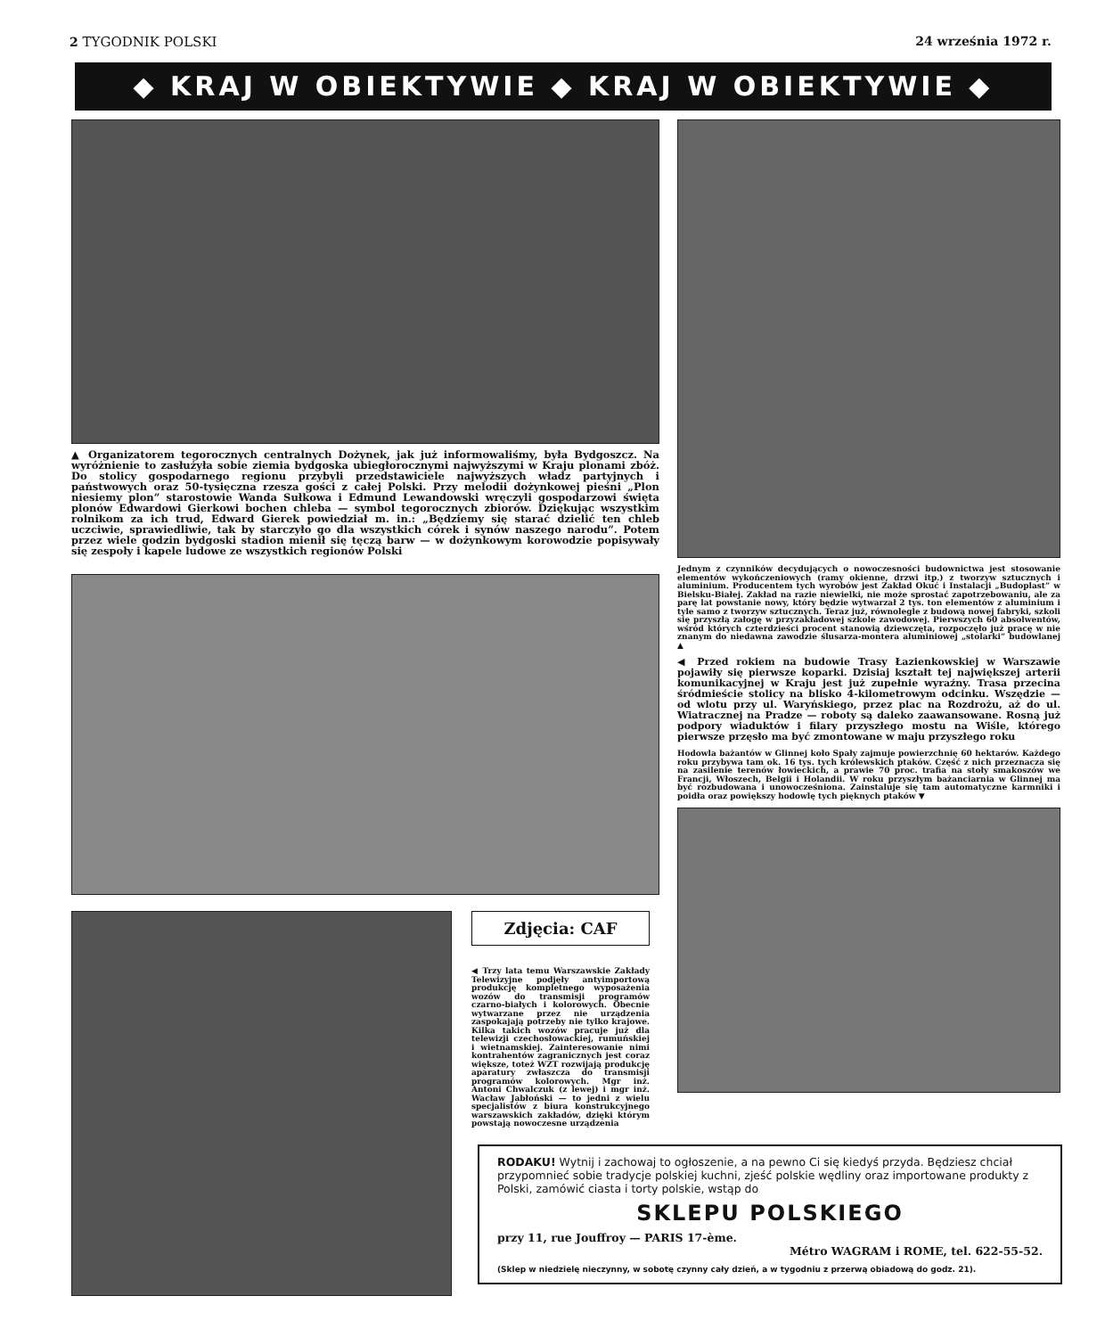2 TYGODNIK POLSKI 24 września 1972 r.
◆ KRAJ W OBIEKTYWIE ◆ KRAJ W OBIEKTYWIE ◆
▲ Organizatorem tegorocznych centralnych Dożynek, jak już informowaliśmy, była Bydgoszcz. Na wyróżnienie to zasłużyła sobie ziemia bydgoska ubiegłorocznymi najwyższymi w Kraju plonami zbóż. Do stolicy gospodarnego regionu przybyli przedstawiciele najwyższych władz partyjnych i państwowych oraz 50-tysięczna rzesza gości z całej Polski. Przy melodii dożynkowej pieśni „Plon niesiemy plon” starostowie Wanda Sułkowa i Edmund Lewandowski wręczyli gospodarzowi święta plonów Edwardowi Gierkowi bochen chleba — symbol tegorocznych zbiorów. Dziękując wszystkim rolnikom za ich trud, Edward Gierek powiedział m. in.: „Będziemy się starać dzielić ten chleb uczciwie, sprawiedliwie, tak by starczyło go dla wszystkich córek i synów naszego narodu”. Potem przez wiele godzin bydgoski stadion mienił się tęczą barw — w dożynkowym korowodzie popisywały się zespoły i kapele ludowe ze wszystkich regionów Polski
Zdjęcia: CAF
◀ Trzy lata temu Warszawskie Zakłady Telewizyjne podjęły antyimportową produkcję kompletnego wyposażenia wozów do transmisji programów czarno-białych i kolorowych. Obecnie wytwarzane przez nie urządzenia zaspokajają potrzeby nie tylko krajowe. Kilka takich wozów pracuje już dla telewizji czechosłowackiej, rumuńskiej i wietnamskiej. Zainteresowanie nimi kontrahentów zagranicznych jest coraz większe, toteż WZT rozwijają produkcję aparatury zwłaszcza do transmisji programów kolorowych. Mgr inż. Antoni Chwalczuk (z lewej) i mgr inż. Wacław Jabłoński — to jedni z wielu specjalistów z biura konstrukcyjnego warszawskich zakładów, dzięki którym powstają nowoczesne urządzenia
Jednym z czynników decydujących o nowoczesności budownictwa jest stosowanie elementów wykończeniowych (ramy okienne, drzwi itp.) z tworzyw sztucznych i aluminium. Producentem tych wyrobów jest Zakład Okuć i Instalacji „Budoplast” w Bielsku-Białej. Zakład na razie niewielki, nie może sprostać zapotrzebowaniu, ale za parę lat powstanie nowy, który będzie wytwarzał 2 tys. ton elementów z aluminium i tyle samo z tworzyw sztucznych. Teraz już, równolegle z budową nowej fabryki, szkoli się przyszłą załogę w przyzakładowej szkole zawodowej. Pierwszych 60 absolwentów, wśród których czterdzieści procent stanowią dziewczęta, rozpoczęło już pracę w nie znanym do niedawna zawodzie ślusarza-montera aluminiowej „stolarki” budowlanej ▲
◀ Przed rokiem na budowie Trasy Łazienkowskiej w Warszawie pojawiły się pierwsze koparki. Dzisiaj kształt tej największej arterii komunikacyjnej w Kraju jest już zupełnie wyraźny. Trasa przecina śródmieście stolicy na blisko 4-kilometrowym odcinku. Wszędzie — od wlotu przy ul. Waryńskiego, przez plac na Rozdrożu, aż do ul. Wiatracznej na Pradze — roboty są daleko zaawansowane. Rosną już podpory wiaduktów i filary przyszłego mostu na Wiśle, którego pierwsze przęsło ma być zmontowane w maju przyszłego roku
Hodowla bażantów w Glinnej koło Spały zajmuje powierzchnię 60 hektarów. Każdego roku przybywa tam ok. 16 tys. tych królewskich ptaków. Część z nich przeznacza się na zasilenie terenów łowieckich, a prawie 70 proc. trafia na stoły smakoszów we Francji, Włoszech, Belgii i Holandii. W roku przyszłym bażanciarnia w Glinnej ma być rozbudowana i unowocześniona. Zainstaluje się tam automatyczne karmniki i poidła oraz powiększy hodowlę tych pięknych ptaków ▼
RODAKU! Wytnij i zachowaj to ogłoszenie, a na pewno Ci się kiedyś przyda. Będziesz chciał przypomnieć sobie tradycje polskiej kuchni, zjeść polskie wędliny oraz importowane produkty z Polski, zamówić ciasta i torty polskie, wstąp do
SKLEPU POLSKIEGO
przy 11, rue Jouffroy — PARIS 17-ème.
Métro WAGRAM i ROME, tel. 622-55-52.
(Sklep w niedzielę nieczynny, w sobotę czynny cały dzień, a w tygodniu z przerwą obiadową do godz. 21).